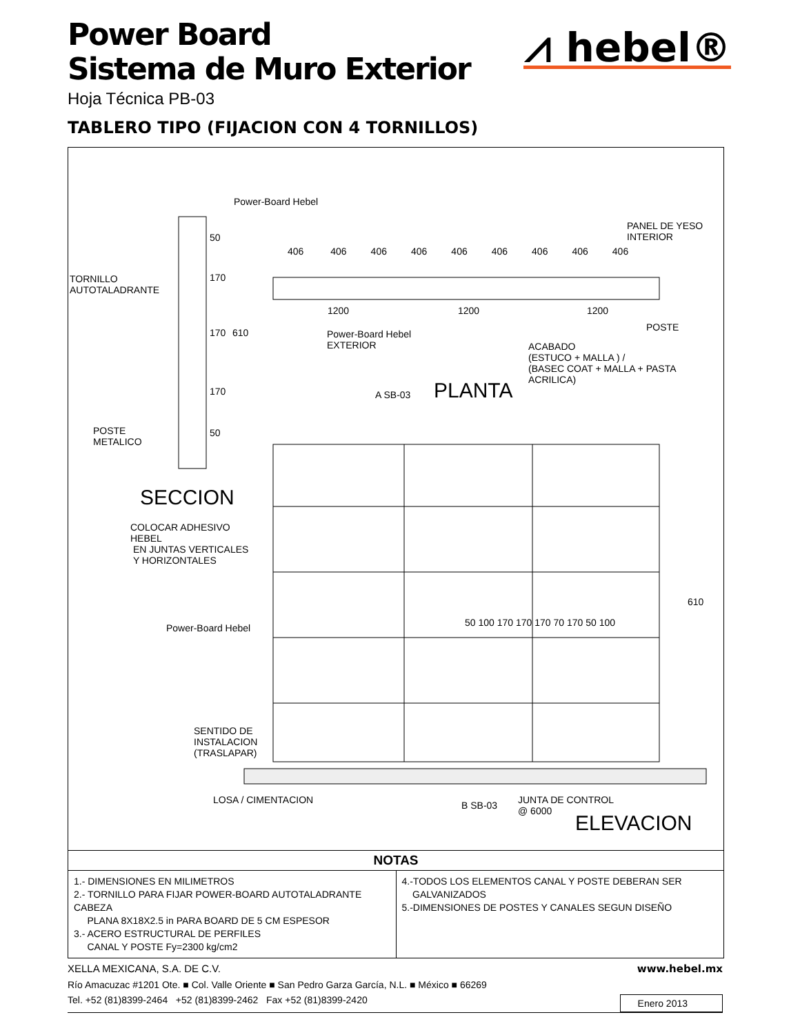Power Board
Sistema de Muro Exterior
Hoja Técnica PB-03
⩘ hebel®
TABLERO TIPO (FIJACION CON 4 TORNILLOS)
Power-Board Hebel
PANEL DE YESO
INTERIOR
406 406 406 406 406 406 406 406 406
TORNILLO
AUTOTALADRANTE
50
170
170 610
170
50
1200 1200 1200
POSTE
Power-Board Hebel
EXTERIOR
ACABADO
(ESTUCO + MALLA ) /
(BASEC COAT + MALLA + PASTA ACRILICA)
A SB-03 PLANTA
POSTE
METALICO
SECCION
COLOCAR ADHESIVO
HEBEL
EN JUNTAS VERTICALES
Y HORIZONTALES
Power-Board Hebel
50 100 170 170 170 70 170 50 100
610
SENTIDO DE
INSTALACION
(TRASLAPAR)
LOSA / CIMENTACION B SB-03
JUNTA DE CONTROL
@ 6000
ELEVACION
NOTAS
| 1.- DIMENSIONES EN MILIMETROS 2.- TORNILLO PARA FIJAR POWER-BOARD AUTOTALADRANTE CABEZA PLANA 8X18X2.5 in PARA BOARD DE 5 CM ESPESOR 3.- ACERO ESTRUCTURAL DE PERFILES CANAL Y POSTE Fy=2300 kg/cm2 | 4.-TODOS LOS ELEMENTOS CANAL Y POSTE DEBERAN SER GALVANIZADOS 5.-DIMENSIONES DE POSTES Y CANALES SEGUN DISEÑO |
XELLA MEXICANA, S.A. DE C.V. www.hebel.mx
Río Amacuzac #1201 Ote. ■ Col. Valle Oriente ■ San Pedro Garza García, N.L. ■ México ■ 66269
Tel. +52 (81)8399-2464 +52 (81)8399-2462 Fax +52 (81)8399-2420 Enero 2013